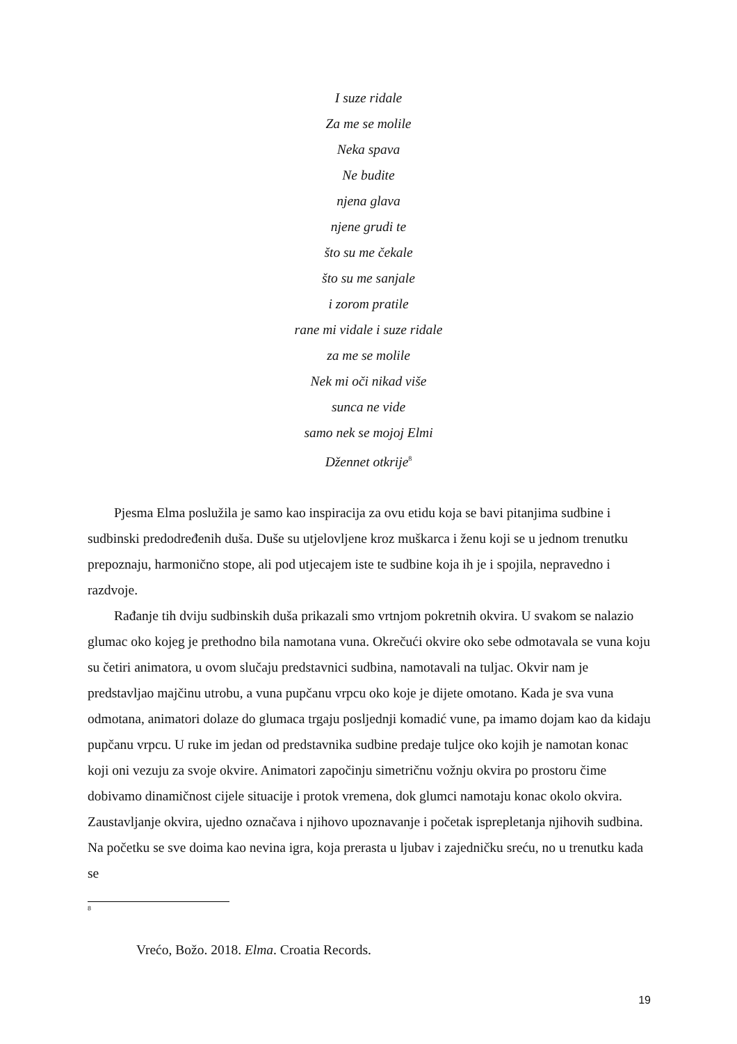I suze ridale
Za me se molile
Neka spava
Ne budite
njena glava
njene grudi te
što su me čekale
što su me sanjale
i zorom pratile
rane mi vidale i suze ridale
za me se molile
Nek mi oči nikad više
sunca ne vide
samo nek se mojoj Elmi
Džennet otkrije<sup>8</sup>
Pjesma Elma poslužila je samo kao inspiracija za ovu etidu koja se bavi pitanjima sudbine i sudbinski predodređenih duša. Duše su utjelovljene kroz muškarca i ženu koji se u jednom trenutku prepoznaju, harmonično stope, ali pod utjecajem iste te sudbine koja ih je i spojila, nepravedno i razdvoje.
Rađanje tih dviju sudbinskih duša prikazali smo vrtnjom pokretnih okvira. U svakom se nalazio glumac oko kojeg je prethodno bila namotana vuna. Okrečući okvire oko sebe odmotavala se vuna koju su četiri animatora, u ovom slučaju predstavnici sudbina, namotavali na tuljac. Okvir nam je predstavljao majčinu utrobu, a vuna pupčanu vrpcu oko koje je dijete omotano. Kada je sva vuna odmotana, animatori dolaze do glumaca trgaju posljednji komadić vune, pa imamo dojam kao da kidaju pupčanu vrpcu. U ruke im jedan od predstavnika sudbine predaje tuljce oko kojih je namotan konac koji oni vezuju za svoje okvire. Animatori započinju simetričnu vožnju okvira po prostoru čime dobivamo dinamičnost cijele situacije i protok vremena, dok glumci namotaju konac okolo okvira. Zaustavljanje okvira, ujedno označava i njihovo upoznavanje i početak isprepletanja njihovih sudbina. Na početku se sve doima kao nevina igra, koja prerasta u ljubav i zajedničku sreću, no u trenutku kada se
8
Vrećo, Božo. 2018. Elma. Croatia Records.
19